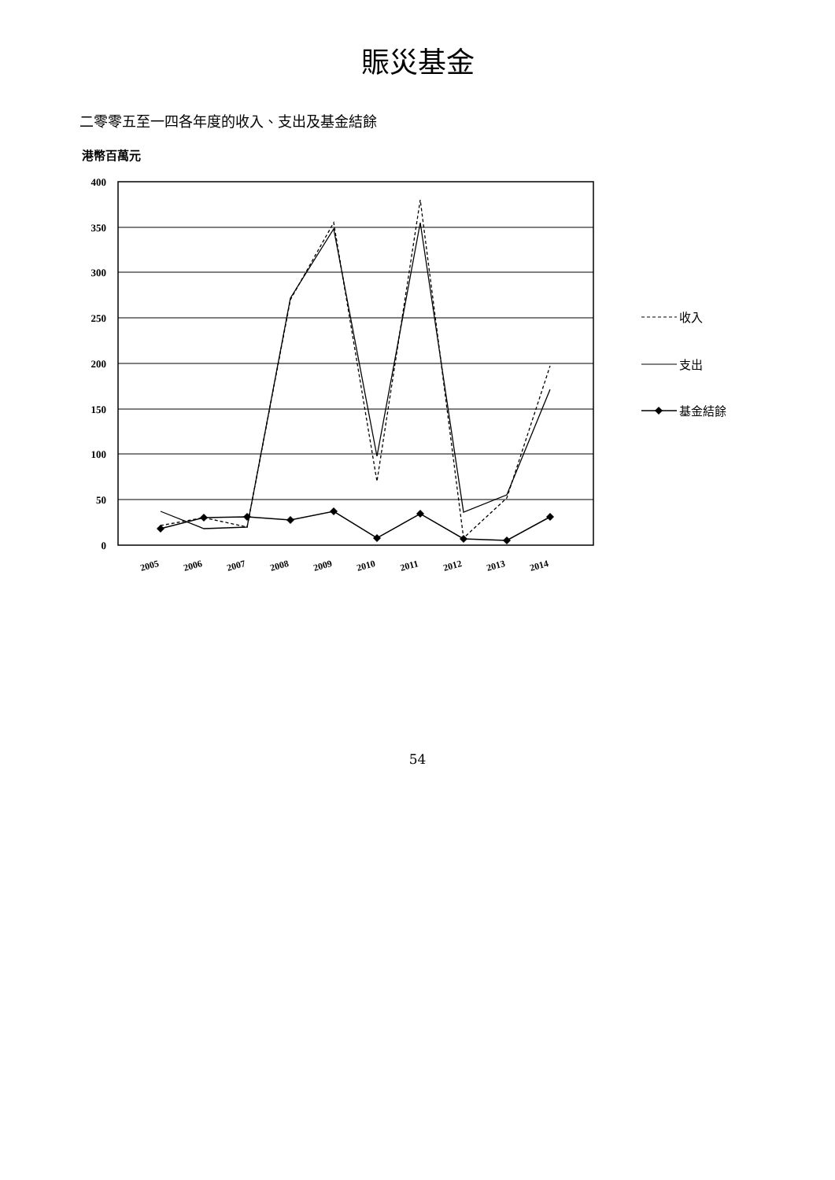賑災基金
二零零五至一四各年度的收入、支出及基金結餘
港幣百萬元
400
350
300
250
200
150
100
50
0
2005
2006
2007
2008
2009
2010
2011
2012
2013
2014
收入
支出
基金結餘
54